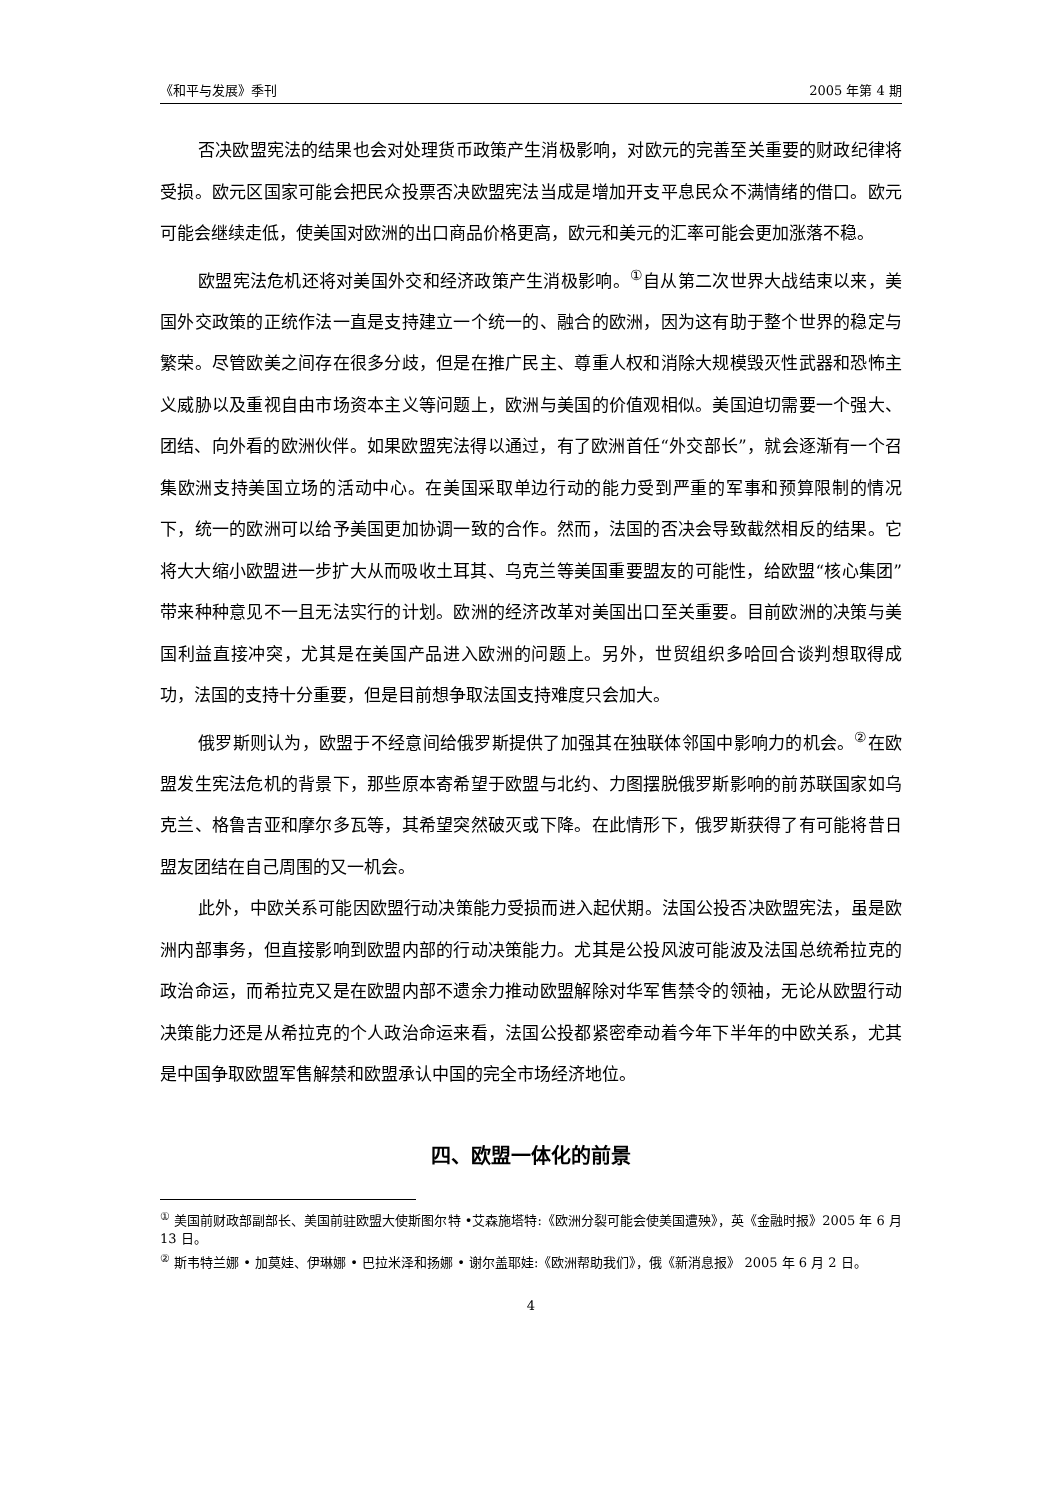《和平与发展》季刊 2005 年第 4 期
否决欧盟宪法的结果也会对处理货币政策产生消极影响，对欧元的完善至关重要的财政纪律将受损。欧元区国家可能会把民众投票否决欧盟宪法当成是增加开支平息民众不满情绪的借口。欧元可能会继续走低，使美国对欧洲的出口商品价格更高，欧元和美元的汇率可能会更加涨落不稳。
欧盟宪法危机还将对美国外交和经济政策产生消极影响。<sup>①</sup>自从第二次世界大战结束以来，美国外交政策的正统作法一直是支持建立一个统一的、融合的欧洲，因为这有助于整个世界的稳定与繁荣。尽管欧美之间存在很多分歧，但是在推广民主、尊重人权和消除大规模毁灭性武器和恐怖主义威胁以及重视自由市场资本主义等问题上，欧洲与美国的价值观相似。美国迫切需要一个强大、团结、向外看的欧洲伙伴。如果欧盟宪法得以通过，有了欧洲首任“外交部长”，就会逐渐有一个召集欧洲支持美国立场的活动中心。在美国采取单边行动的能力受到严重的军事和预算限制的情况下，统一的欧洲可以给予美国更加协调一致的合作。然而，法国的否决会导致截然相反的结果。它将大大缩小欧盟进一步扩大从而吸收土耳其、乌克兰等美国重要盟友的可能性，给欧盟“核心集团”带来种种意见不一且无法实行的计划。欧洲的经济改革对美国出口至关重要。目前欧洲的决策与美国利益直接冲突，尤其是在美国产品进入欧洲的问题上。另外，世贸组织多哈回合谈判想取得成功，法国的支持十分重要，但是目前想争取法国支持难度只会加大。
俄罗斯则认为，欧盟于不经意间给俄罗斯提供了加强其在独联体邻国中影响力的机会。<sup>②</sup>在欧盟发生宪法危机的背景下，那些原本寄希望于欧盟与北约、力图摆脱俄罗斯影响的前苏联国家如乌克兰、格鲁吉亚和摩尔多瓦等，其希望突然破灭或下降。在此情形下，俄罗斯获得了有可能将昔日盟友团结在自己周围的又一机会。
此外，中欧关系可能因欧盟行动决策能力受损而进入起伏期。法国公投否决欧盟宪法，虽是欧洲内部事务，但直接影响到欧盟内部的行动决策能力。尤其是公投风波可能波及法国总统希拉克的政治命运，而希拉克又是在欧盟内部不遗余力推动欧盟解除对华军售禁令的领袖，无论从欧盟行动决策能力还是从希拉克的个人政治命运来看，法国公投都紧密牵动着今年下半年的中欧关系，尤其是中国争取欧盟军售解禁和欧盟承认中国的完全市场经济地位。
四、欧盟一体化的前景
<sup>①</sup> 美国前财政部副部长、美国前驻欧盟大使斯图尔特 •艾森施塔特:《欧洲分裂可能会使美国遭殃》，英《金融时报》2005 年 6 月 13 日。
<sup>②</sup> 斯韦特兰娜 • 加莫娃、伊琳娜 • 巴拉米泽和扬娜 • 谢尔盖耶娃:《欧洲帮助我们》，俄《新消息报》 2005 年 6 月 2 日。
4